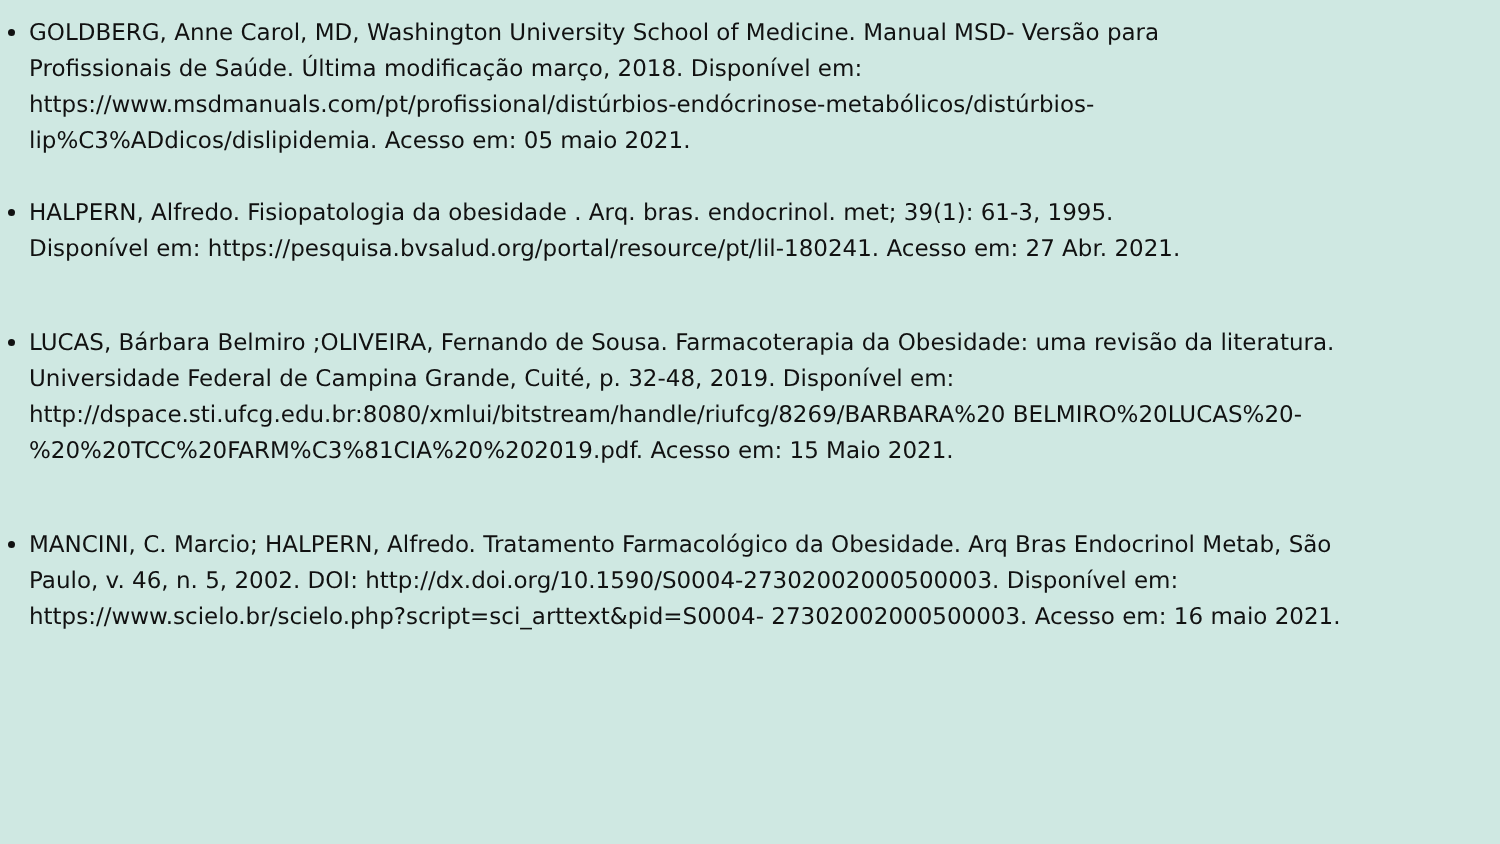GOLDBERG, Anne Carol, MD, Washington University School of Medicine. Manual MSD- Versão para
Profissionais de Saúde. Última modificação março, 2018. Disponível em:
https://www.msdmanuals.com/pt/profissional/distúrbios-endócrinose-metabólicos/distúrbios-
lip%C3%ADdicos/dislipidemia. Acesso em: 05 maio 2021.
HALPERN, Alfredo. Fisiopatologia da obesidade . Arq. bras. endocrinol. met; 39(1): 61-3, 1995.
Disponível em: https://pesquisa.bvsalud.org/portal/resource/pt/lil-180241. Acesso em: 27 Abr. 2021.
LUCAS, Bárbara Belmiro ;OLIVEIRA, Fernando de Sousa. Farmacoterapia da Obesidade: uma revisão da literatura.
Universidade Federal de Campina Grande, Cuité, p. 32-48, 2019. Disponível em:
http://dspace.sti.ufcg.edu.br:8080/xmlui/bitstream/handle/riufcg/8269/BARBARA%20 BELMIRO%20LUCAS%20-
%20%20TCC%20FARM%C3%81CIA%20%202019.pdf. Acesso em: 15 Maio 2021.
MANCINI, C. Marcio; HALPERN, Alfredo. Tratamento Farmacológico da Obesidade. Arq Bras Endocrinol Metab, São
Paulo, v. 46, n. 5, 2002. DOI: http://dx.doi.org/10.1590/S0004-27302002000500003. Disponível em:
https://www.scielo.br/scielo.php?script=sci_arttext&pid=S0004- 27302002000500003. Acesso em: 16 maio 2021.